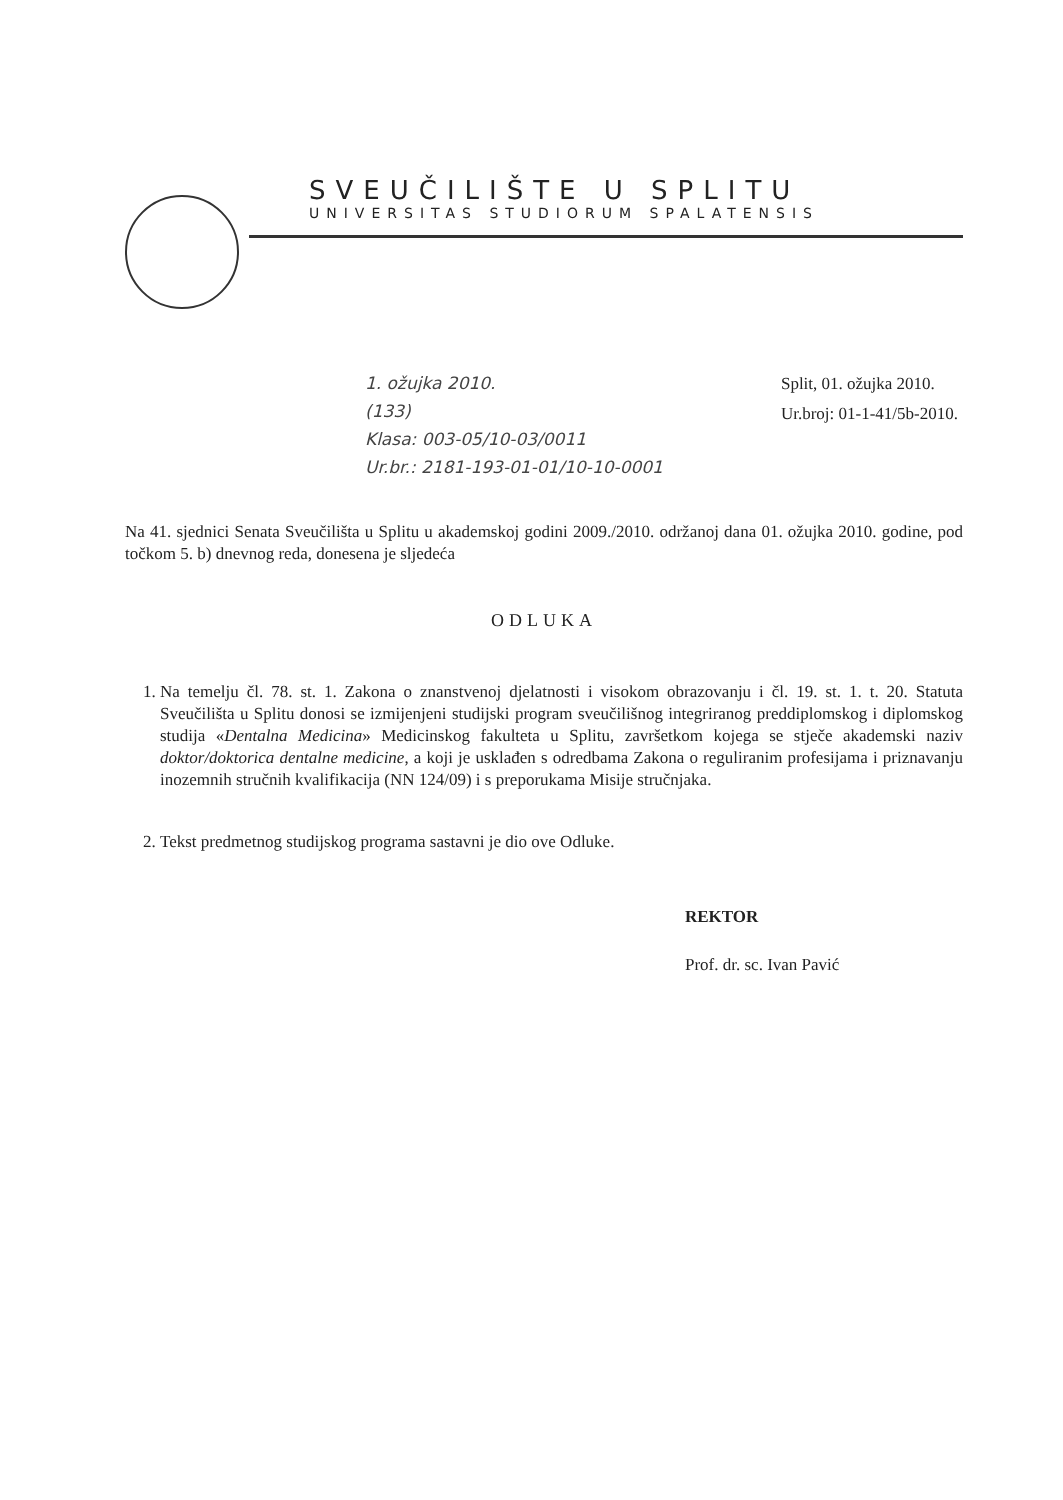SVEUČILIŠTE U SPLITU
UNIVERSITAS STUDIORUM SPALATENSIS
1. ožujka 2010.
(133)
Klasa: 003-05/10-03/0011
Ur.br.: 2181-193-01-01/10-10-0001
Split, 01. ožujka 2010.
Ur.broj: 01-1-41/5b-2010.
Na 41. sjednici Senata Sveučilišta u Splitu u akademskoj godini 2009./2010. održanoj dana 01. ožujka 2010. godine, pod točkom 5. b) dnevnog reda, donesena je sljedeća
ODLUKA
1. Na temelju čl. 78. st. 1. Zakona o znanstvenoj djelatnosti i visokom obrazovanju i čl. 19. st. 1. t. 20. Statuta Sveučilišta u Splitu donosi se izmijenjeni studijski program sveučilišnog integriranog preddiplomskog i diplomskog studija «Dentalna Medicina» Medicinskog fakulteta u Splitu, završetkom kojega se stječe akademski naziv doktor/doktorica dentalne medicine, a koji je usklađen s odredbama Zakona o reguliranim profesijama i priznavanju inozemnih stručnih kvalifikacija (NN 124/09) i s preporukama Misije stručnjaka.
2. Tekst predmetnog studijskog programa sastavni je dio ove Odluke.
REKTOR
Prof. dr. sc. Ivan Pavić